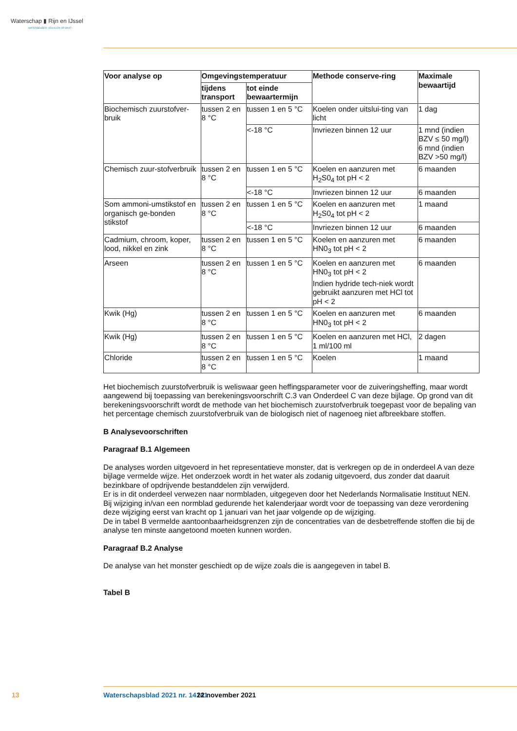Waterschap ▮ Rijn en IJssel
WATERBEHEER: VEILIG EN OP MAAT
| Voor analyse op | Omgevingstemperatuur | | Methode conserve-ring | Maximale bewaartijd |
| --- | --- | --- | --- | --- |
| | tijdens transport | tot einde bewaartermijn | | |
| Biochemisch zuurstofver-bruik | tussen 2 en 8 °C | tussen 1 en 5 °C | Koelen onder uitslui-ting van licht | 1 dag |
| | | <-18 °C | Invriezen binnen 12 uur | 1 mnd (indien BZV ≤ 50 mg/l) 6 mnd (indien BZV >50 mg/l) |
| Chemisch zuur-stofverbruik | tussen 2 en 8 °C | tussen 1 en 5 °C | Koelen en aanzuren met H<sub>2</sub>S0<sub>4</sub> tot pH < 2 | 6 maanden |
| | | <-18 °C | Invriezen binnen 12 uur | 6 maanden |
| Som ammoni-umstikstof en organisch ge-bonden stikstof | tussen 2 en 8 °C | tussen 1 en 5 °C | Koelen en aanzuren met H<sub>2</sub>S0<sub>4</sub> tot pH < 2 | 1 maand |
| | | <-18 °C | Invriezen binnen 12 uur | 6 maanden |
| Cadmium, chroom, koper, lood, nikkel en zink | tussen 2 en 8 °C | tussen 1 en 5 °C | Koelen en aanzuren met HN0<sub>3</sub> tot pH < 2 | 6 maanden |
| Arseen | tussen 2 en 8 °C | tussen 1 en 5 °C | Koelen en aanzuren met HN0<sub>3</sub> tot pH < 2 Indien hydride tech-niek wordt gebruikt aanzuren met HCl tot pH < 2 | 6 maanden |
| Kwik (Hg) | tussen 2 en 8 °C | tussen 1 en 5 °C | Koelen en aanzuren met HN0<sub>3</sub> tot pH < 2 | 6 maanden |
| Kwik (Hg) | tussen 2 en 8 °C | tussen 1 en 5 °C | Koelen en aanzuren met HCl, 1 ml/100 ml | 2 dagen |
| Chloride | tussen 2 en 8 °C | tussen 1 en 5 °C | Koelen | 1 maand |
Het biochemisch zuurstofverbruik is weliswaar geen heffingsparameter voor de zuiveringsheffing, maar wordt aangewend bij toepassing van berekeningsvoorschrift C.3 van Onderdeel C van deze bijlage. Op grond van dit berekeningsvoorschrift wordt de methode van het biochemisch zuurstofverbruik toegepast voor de bepaling van het percentage chemisch zuurstofverbruik van de biologisch niet of nagenoeg niet afbreekbare stoffen.
B Analysevoorschriften
Paragraaf B.1 Algemeen
De analyses worden uitgevoerd in het representatieve monster, dat is verkregen op de in onderdeel A van deze bijlage vermelde wijze. Het onderzoek wordt in het water als zodanig uitgevoerd, dus zonder dat daaruit bezinkbare of opdrijvende bestanddelen zijn verwijderd.
Er is in dit onderdeel verwezen naar normbladen, uitgegeven door het Nederlands Normalisatie Instituut NEN. Bij wijziging in/van een normblad gedurende het kalenderjaar wordt voor de toepassing van deze verordening deze wijziging eerst van kracht op 1 januari van het jaar volgende op de wijziging.
De in tabel B vermelde aantoonbaarheidsgrenzen zijn de concentraties van de desbetreffende stoffen die bij de analyse ten minste aangetoond moeten kunnen worden.
Paragraaf B.2 Analyse
De analyse van het monster geschiedt op de wijze zoals die is aangegeven in tabel B.
Tabel B
13 Waterschapsblad 2021 nr. 14141 22 november 2021